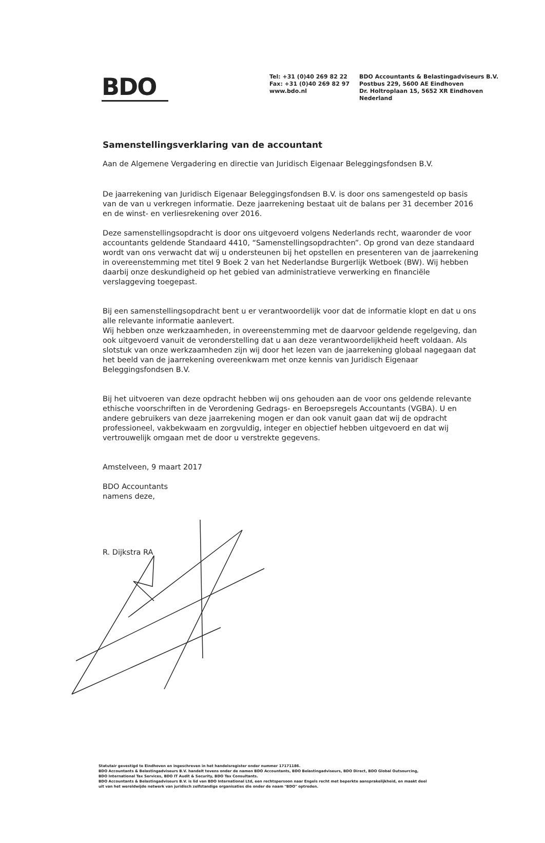BDO
Tel: +31 (0)40 269 82 22
Fax: +31 (0)40 269 82 97
www.bdo.nl
BDO Accountants & Belastingadviseurs B.V.
Postbus 229, 5600 AE Eindhoven
Dr. Holtroplaan 15, 5652 XR Eindhoven
Nederland
Samenstellingsverklaring van de accountant
Aan de Algemene Vergadering en directie van Juridisch Eigenaar Beleggingsfondsen B.V.
De jaarrekening van Juridisch Eigenaar Beleggingsfondsen B.V. is door ons samengesteld op basis van de van u verkregen informatie. Deze jaarrekening bestaat uit de balans per 31 december 2016 en de winst- en verliesrekening over 2016.
Deze samenstellingsopdracht is door ons uitgevoerd volgens Nederlands recht, waaronder de voor accountants geldende Standaard 4410, “Samenstellingsopdrachten”. Op grond van deze standaard wordt van ons verwacht dat wij u ondersteunen bij het opstellen en presenteren van de jaarrekening in overeenstemming met titel 9 Boek 2 van het Nederlandse Burgerlijk Wetboek (BW). Wij hebben daarbij onze deskundigheid op het gebied van administratieve verwerking en financiële verslaggeving toegepast.
Bij een samenstellingsopdracht bent u er verantwoordelijk voor dat de informatie klopt en dat u ons alle relevante informatie aanlevert.
Wij hebben onze werkzaamheden, in overeenstemming met de daarvoor geldende regelgeving, dan ook uitgevoerd vanuit de veronderstelling dat u aan deze verantwoordelijkheid heeft voldaan. Als slotstuk van onze werkzaamheden zijn wij door het lezen van de jaarrekening globaal nagegaan dat het beeld van de jaarrekening overeenkwam met onze kennis van Juridisch Eigenaar Beleggingsfondsen B.V.
Bij het uitvoeren van deze opdracht hebben wij ons gehouden aan de voor ons geldende relevante ethische voorschriften in de Verordening Gedrags- en Beroepsregels Accountants (VGBA). U en andere gebruikers van deze jaarrekening mogen er dan ook vanuit gaan dat wij de opdracht professioneel, vakbekwaam en zorgvuldig, integer en objectief hebben uitgevoerd en dat wij vertrouwelijk omgaan met de door u verstrekte gegevens.
Amstelveen, 9 maart 2017
BDO Accountants
namens deze,
R. Dijkstra RA
Statutair gevestigd te Eindhoven en ingeschreven in het handelsregister onder nummer 17171186.
BDO Accountants & Belastingadviseurs B.V. handelt tevens onder de namen BDO Accountants, BDO Belastingadviseurs, BDO Direct, BDO Global Outsourcing, BDO International Tax Services, BDO IT Audit & Security, BDO Tax Consultants.
BDO Accountants & Belastingadviseurs B.V. is lid van BDO International Ltd, een rechtspersoon naar Engels recht met beperkte aansprakelijkheid, en maakt deel uit van het wereldwijde netwerk van juridisch zelfstandige organisaties die onder de naam "BDO" optreden.